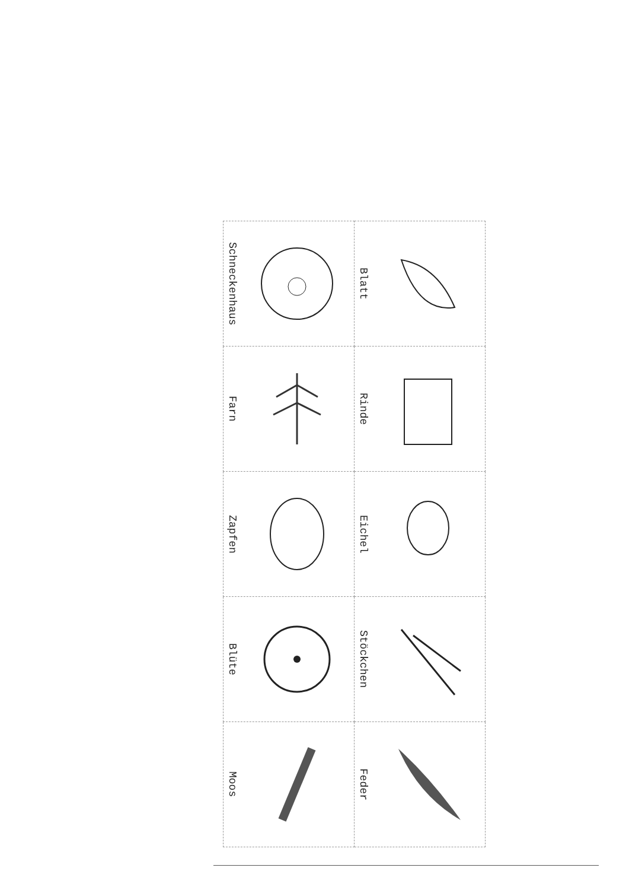| Schneckenhaus | Blatt |
| Farn | Rinde |
| Zapfen | Eichel |
| Blüte | Stöckchen |
| Moos | Feder |